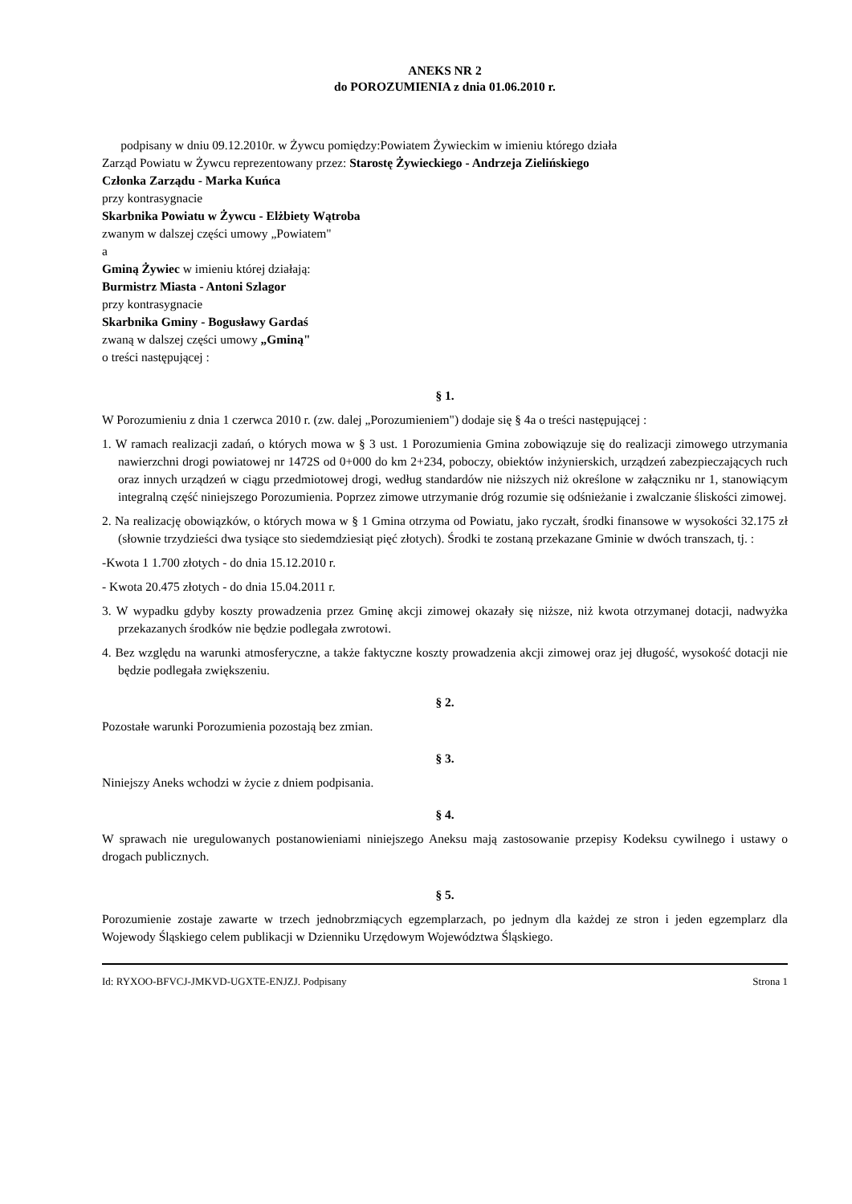ANEKS NR 2
do POROZUMIENIA z dnia 01.06.2010 r.
podpisany w dniu 09.12.2010r. w Żywcu pomiędzy:Powiatem Żywieckim w imieniu którego działa
Zarząd Powiatu w Żywcu reprezentowany przez: Starostę Żywieckiego - Andrzeja Zielińskiego
Członka Zarządu - Marka Kuńca
przy kontrasygnacie
Skarbnika Powiatu w Żywcu - Elżbiety Wątroba
zwanym w dalszej części umowy „Powiatem"
a
Gminą Żywiec w imieniu której działają:
Burmistrz Miasta - Antoni Szlagor
przy kontrasygnacie
Skarbnika Gminy - Bogusławy Gardaś
zwaną w dalszej części umowy „Gminą"
o treści następującej :
§ 1.
W Porozumieniu z dnia 1 czerwca 2010 r. (zw. dalej „Porozumieniem") dodaje się § 4a o treści następującej :
1. W ramach realizacji zadań, o których mowa w § 3 ust. 1 Porozumienia Gmina zobowiązuje się do realizacji zimowego utrzymania nawierzchni drogi powiatowej nr 1472S od 0+000 do km 2+234, poboczy, obiektów inżynierskich, urządzeń zabezpieczających ruch oraz innych urządzeń w ciągu przedmiotowej drogi, według standardów nie niższych niż określone w załączniku nr 1, stanowiącym integralną część niniejszego Porozumienia. Poprzez zimowe utrzymanie dróg rozumie się odśnieżanie i zwalczanie śliskości zimowej.
2. Na realizację obowiązków, o których mowa w § 1 Gmina otrzyma od Powiatu, jako ryczałt, środki finansowe w wysokości 32.175 zł (słownie trzydzieści dwa tysiące sto siedemdziesiąt pięć złotych). Środki te zostaną przekazane Gminie w dwóch transzach, tj. :
-Kwota 1 1.700 złotych - do dnia 15.12.2010 r.
- Kwota 20.475 złotych - do dnia 15.04.2011 r.
3. W wypadku gdyby koszty prowadzenia przez Gminę akcji zimowej okazały się niższe, niż kwota otrzymanej dotacji, nadwyżka przekazanych środków nie będzie podlegała zwrotowi.
4. Bez względu na warunki atmosferyczne, a także faktyczne koszty prowadzenia akcji zimowej oraz jej długość, wysokość dotacji nie będzie podlegała zwiększeniu.
§ 2.
Pozostałe warunki Porozumienia pozostają bez zmian.
§ 3.
Niniejszy Aneks wchodzi w życie z dniem podpisania.
§ 4.
W sprawach nie uregulowanych postanowieniami niniejszego Aneksu mają zastosowanie przepisy Kodeksu cywilnego i ustawy o drogach publicznych.
§ 5.
Porozumienie zostaje zawarte w trzech jednobrzmiących egzemplarzach, po jednym dla każdej ze stron i jeden egzemplarz dla Wojewody Śląskiego celem publikacji w Dzienniku Urzędowym Województwa Śląskiego.
Id: RYXOO-BFVCJ-JMKVD-UGXTE-ENJZJ. Podpisany Strona 1